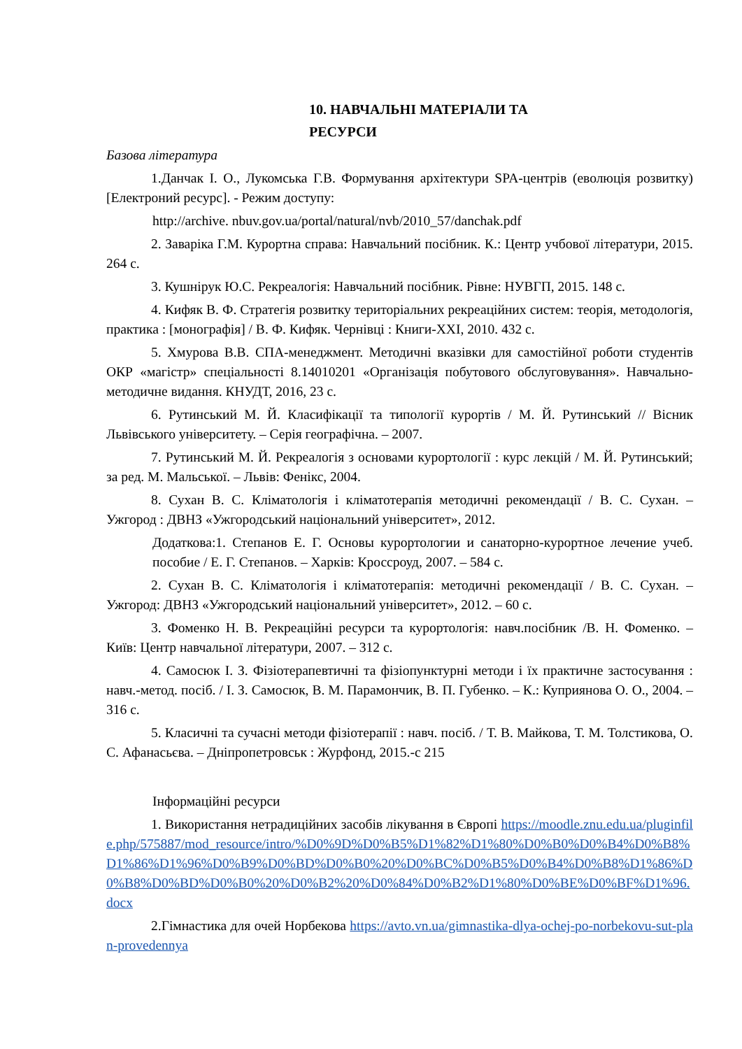10. НАВЧАЛЬНІ МАТЕРІАЛИ ТА РЕСУРСИ
Базова література
1.Данчак І. О., Лукомська Г.В. Формування архітектури SPA-центрів (еволюція розвитку) [Електроний ресурс]. - Режим доступу:
http://archive. nbuv.gov.ua/portal/natural/nvb/2010_57/danchak.pdf
2. Заваріка Г.М. Курортна справа: Навчальний посібник. К.: Центр учбової літератури, 2015. 264 с.
3. Кушнірук Ю.С. Рекреалогія: Навчальний посібник. Рівне: НУВГП, 2015. 148 с.
4. Кифяк В. Ф. Стратегія розвитку територіальних рекреаційних систем: теорія, методологія, практика : [монографія] / В. Ф. Кифяк. Чернівці : Книги-XXI, 2010. 432 с.
5. Хмурова В.В. СПА-менеджмент. Методичні вказівки для самостійної роботи студентів ОКР «магістр» спеціальності 8.14010201 «Організація побутового обслуговування». Навчально-методичне видання. КНУДТ, 2016, 23 с.
6. Рутинський М. Й. Класифікації та типології курортів / М. Й. Рутинський // Вісник Львівського університету. – Серія географічна. – 2007.
7. Рутинський М. Й. Рекреалогія з основами курортології : курс лекцій / М. Й. Рутинський; за ред. М. Мальської. – Львів: Фенікс, 2004.
8. Сухан В. С. Кліматологія і кліматотерапія методичні рекомендації / В. С. Сухан. – Ужгород : ДВНЗ «Ужгородський національний університет», 2012.
Додаткова:1. Степанов Е. Г. Основы курортологии и санаторно-курортное лечение учеб. пособие / Е. Г. Степанов. – Харків: Кроссроуд, 2007. – 584 с.
2. Сухан В. С. Кліматологія і кліматотерапія: методичні рекомендації / В. С. Сухан. – Ужгород: ДВНЗ «Ужгородський національний університет», 2012. – 60 с.
3. Фоменко Н. В. Рекреаційні ресурси та курортологія: навч.посібник /В. Н. Фоменко. – Київ: Центр навчальної літератури, 2007. – 312 с.
4. Самосюк І. З. Фізіотерапевтичні та фізіопунктурні методи і їх практичне застосування : навч.-метод. посіб. / І. З. Самосюк, В. М. Парамончик, В. П. Губенко. – К.: Куприянова О. О., 2004. – 316 с.
5. Класичні та сучасні методи фізіотерапії : навч. посіб. / Т. В. Майкова, Т. М. Толстикова, О. С. Афанасьєва. – Дніпропетровськ : Журфонд, 2015.-с 215
Інформаційні ресурси
1. Використання нетрадиційних засобів лікування в Європі https://moodle.znu.edu.ua/pluginfile.php/575887/mod_resource/intro/%D0%9D%D0%B5%D1%82%D1%80%D0%B0%D0%B4%D0%B8%D1%86%D1%96%D0%B9%D0%BD%D0%B0%20%D0%BC%D0%B5%D0%B4%D0%B8%D1%86%D0%B8%D0%BD%D0%B0%20%D0%B2%20%D0%84%D0%B2%D1%80%D0%BE%D0%BF%D1%96.docx
2.Гімнастика для очей Норбекова https://avto.vn.ua/gimnastika-dlya-ochej-po-norbekovu-sut-plan-provedennya